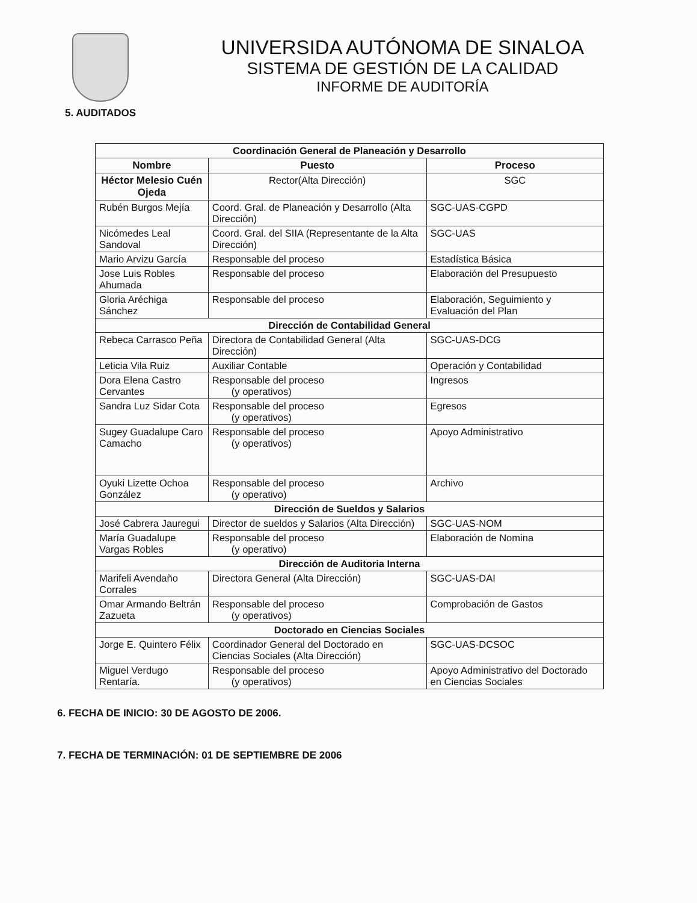UNIVERSIDA AUTÓNOMA DE SINALOA
SISTEMA DE GESTIÓN DE LA CALIDAD
INFORME DE AUDITORÍA
5. AUDITADOS
| Coordinación General de Planeación y Desarrollo | | |
| Nombre | Puesto | Proceso |
| Héctor Melesio Cuén Ojeda | Rector(Alta Dirección) | SGC |
| Rubén Burgos Mejía | Coord. Gral. de Planeación y Desarrollo (Alta Dirección) | SGC-UAS-CGPD |
| Nicómedes Leal Sandoval | Coord. Gral. del SIIA (Representante de la Alta Dirección) | SGC-UAS |
| Mario Arvizu García | Responsable del proceso | Estadística Básica |
| Jose Luis Robles Ahumada | Responsable del proceso | Elaboración del Presupuesto |
| Gloria Aréchiga Sánchez | Responsable del proceso | Elaboración, Seguimiento y Evaluación del Plan |
| Dirección de Contabilidad General | | |
| Rebeca Carrasco Peña | Directora de Contabilidad General (Alta Dirección) | SGC-UAS-DCG |
| Leticia Vila Ruiz | Auxiliar Contable | Operación y Contabilidad |
| Dora Elena Castro Cervantes | Responsable del proceso (y operativos) | Ingresos |
| Sandra Luz Sidar Cota | Responsable del proceso (y operativos) | Egresos |
| Sugey Guadalupe Caro Camacho | Responsable del proceso (y operativos) | Apoyo Administrativo |
| Oyuki Lizette Ochoa González | Responsable del proceso (y operativo) | Archivo |
| Dirección de Sueldos y Salarios | | |
| José Cabrera Jauregui | Director de sueldos y Salarios (Alta Dirección) | SGC-UAS-NOM |
| María Guadalupe Vargas Robles | Responsable del proceso (y operativo) | Elaboración de Nomina |
| Dirección de Auditoria Interna | | |
| Marifeli Avendaño Corrales | Directora General (Alta Dirección) | SGC-UAS-DAI |
| Omar Armando Beltrán Zazueta | Responsable del proceso (y operativos) | Comprobación de Gastos |
| Doctorado en Ciencias Sociales | | |
| Jorge E. Quintero Félix | Coordinador General del Doctorado en Ciencias Sociales (Alta Dirección) | SGC-UAS-DCSOC |
| Miguel Verdugo Rentaría. | Responsable del proceso (y operativos) | Apoyo Administrativo del Doctorado en Ciencias Sociales |
6. FECHA DE INICIO: 30 DE AGOSTO DE 2006.
7. FECHA DE TERMINACIÓN: 01 DE SEPTIEMBRE DE 2006